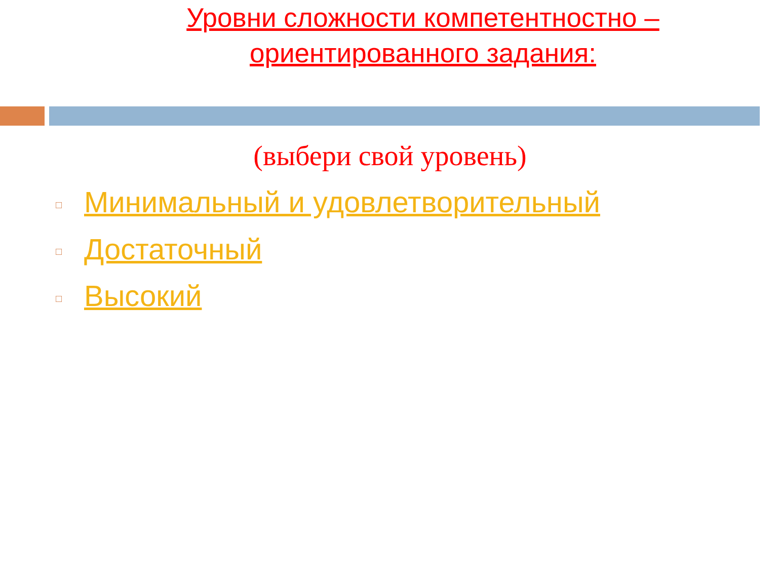Уровни сложности компетентностно –
ориентированного задания:
(выбери свой уровень)
□ Минимальный и удовлетворительный
□ Достаточный
□ Высокий